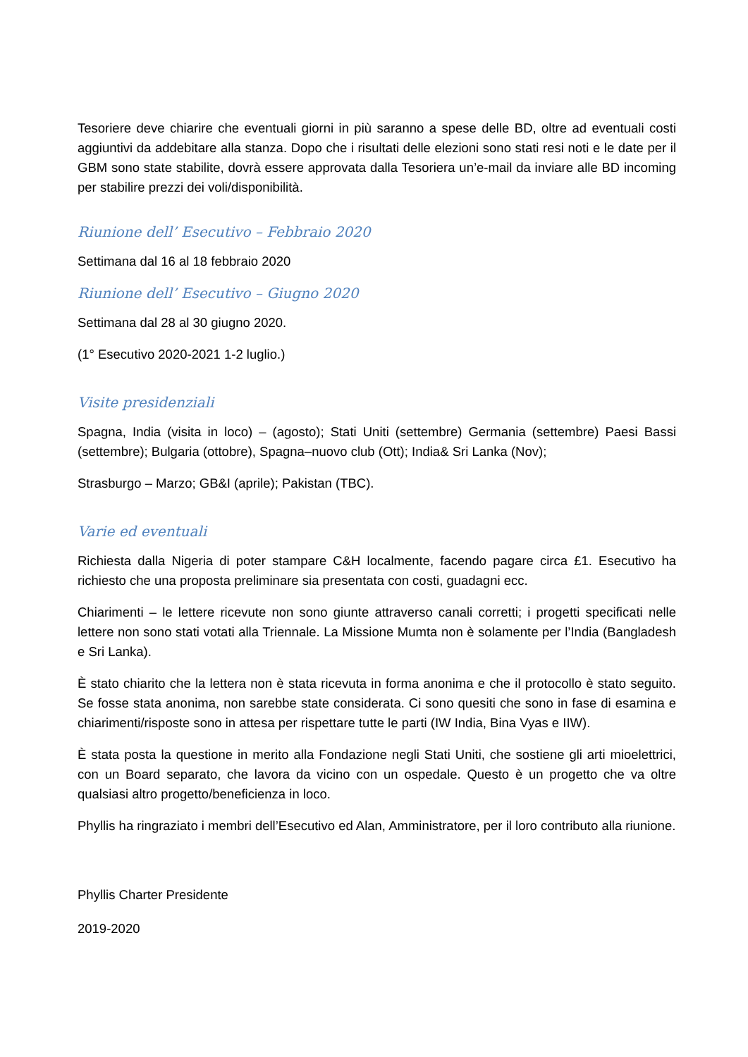Tesoriere deve chiarire che eventuali giorni in più saranno a spese delle BD, oltre ad eventuali costi aggiuntivi da addebitare alla stanza. Dopo che i risultati delle elezioni sono stati resi noti e le date per il GBM sono state stabilite, dovrà essere approvata dalla Tesoriera un’e-mail da inviare alle BD incoming per stabilire prezzi dei voli/disponibilità.
Riunione dell’ Esecutivo – Febbraio 2020
Settimana dal 16 al 18 febbraio 2020
Riunione dell’ Esecutivo – Giugno 2020
Settimana dal 28 al 30 giugno 2020.
(1° Esecutivo 2020-2021 1-2 luglio.)
Visite presidenziali
Spagna, India (visita in loco) – (agosto); Stati Uniti (settembre) Germania (settembre) Paesi Bassi (settembre); Bulgaria (ottobre), Spagna–nuovo club (Ott); India& Sri Lanka (Nov);
Strasburgo – Marzo; GB&I (aprile); Pakistan (TBC).
Varie ed eventuali
Richiesta dalla Nigeria di poter stampare C&H localmente, facendo pagare circa £1. Esecutivo ha richiesto che una proposta preliminare sia presentata con costi, guadagni ecc.
Chiarimenti – le lettere ricevute non sono giunte attraverso canali corretti; i progetti specificati nelle lettere non sono stati votati alla Triennale. La Missione Mumta non è solamente per l’India (Bangladesh e Sri Lanka).
È stato chiarito che la lettera non è stata ricevuta in forma anonima e che il protocollo è stato seguito. Se fosse stata anonima, non sarebbe state considerata. Ci sono quesiti che sono in fase di esamina e chiarimenti/risposte sono in attesa per rispettare tutte le parti (IW India, Bina Vyas e IIW).
È stata posta la questione in merito alla Fondazione negli Stati Uniti, che sostiene gli arti mioelettrici, con un Board separato, che lavora da vicino con un ospedale. Questo è un progetto che va oltre qualsiasi altro progetto/beneficienza in loco.
Phyllis ha ringraziato i membri dell’Esecutivo ed Alan, Amministratore, per il loro contributo alla riunione.
Phyllis Charter Presidente
2019-2020